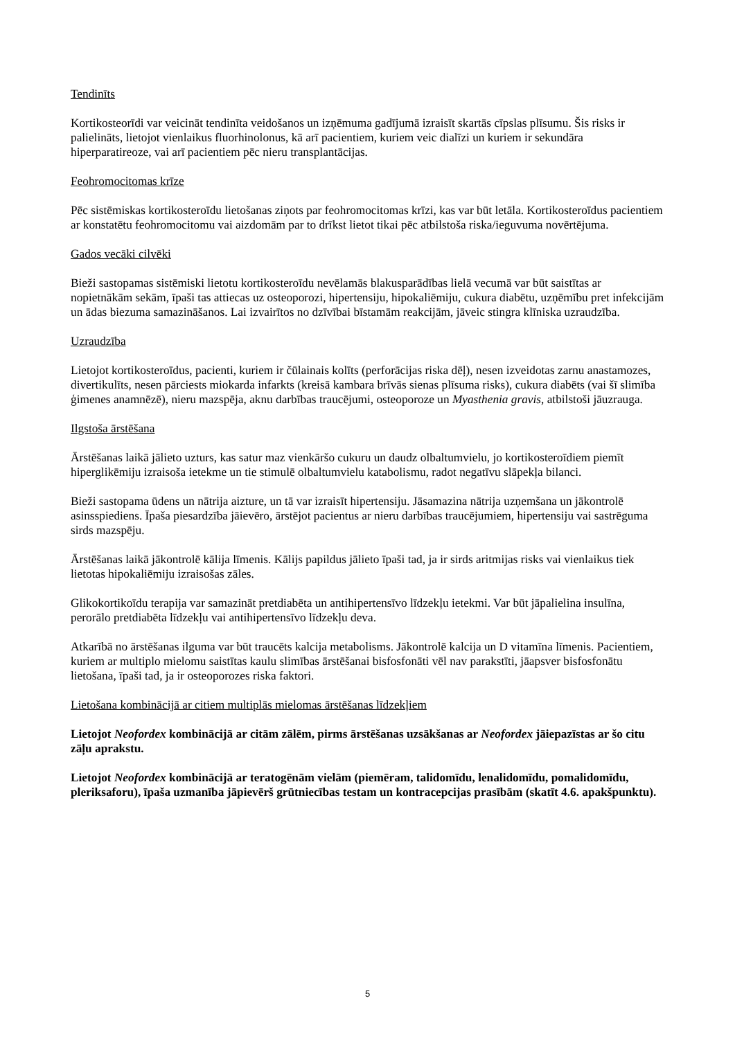Tendinīts
Kortikosteorīdi var veicināt tendinīta veidošanos un izņēmuma gadījumā izraisīt skartās cīpslas plīsumu. Šis risks ir palielināts, lietojot vienlaikus fluorhinolonus, kā arī pacientiem, kuriem veic dialīzi un kuriem ir sekundāra hiperparatireoze, vai arī pacientiem pēc nieru transplantācijas.
Feohromocitomas krīze
Pēc sistēmiskas kortikosteroīdu lietošanas ziņots par feohromocitomas krīzi, kas var būt letāla. Kortikosteroīdus pacientiem ar konstatētu feohromocitomu vai aizdomām par to drīkst lietot tikai pēc atbilstoša riska/ieguvuma novērtējuma.
Gados vecāki cilvēki
Bieži sastopamas sistēmiski lietotu kortikosteroīdu nevēlamās blakusparādības lielā vecumā var būt saistītas ar nopietnākām sekām, īpaši tas attiecas uz osteoporozi, hipertensiju, hipokaliēmiju, cukura diabētu, uzņēmību pret infekcijām un ādas biezuma samazināšanos. Lai izvairītos no dzīvībai bīstamām reakcijām, jāveic stingra klīniska uzraudzība.
Uzraudzība
Lietojot kortikosteroīdus, pacienti, kuriem ir čūlainais kolīts (perforācijas riska dēļ), nesen izveidotas zarnu anastamozes, divertikulīts, nesen pārciests miokarda infarkts (kreisā kambara brīvās sienas plīsuma risks), cukura diabēts (vai šī slimība ģimenes anamnēzē), nieru mazspēja, aknu darbības traucējumi, osteoporoze un Myasthenia gravis, atbilstoši jāuzrauga.
Ilgstoša ārstēšana
Ārstēšanas laikā jālieto uzturs, kas satur maz vienkāršo cukuru un daudz olbaltumvielu, jo kortikosteroīdiem piemīt hiperglikēmiju izraisoša ietekme un tie stimulē olbaltumvielu katabolismu, radot negatīvu slāpekļa bilanci.
Bieži sastopama ūdens un nātrija aizture, un tā var izraisīt hipertensiju. Jāsamazina nātrija uzņemšana un jākontrolē asinsspiediens. Īpaša piesardzība jāievēro, ārstējot pacientus ar nieru darbības traucējumiem, hipertensiju vai sastrēguma sirds mazspēju.
Ārstēšanas laikā jākontrolē kālija līmenis. Kālijs papildus jālieto īpaši tad, ja ir sirds aritmijas risks vai vienlaikus tiek lietotas hipokaliēmiju izraisošas zāles.
Glikokortikoīdu terapija var samazināt pretdiabēta un antihipertensīvo līdzekļu ietekmi. Var būt jāpalielina insulīna, perorālo pretdiabēta līdzekļu vai antihipertensīvo līdzekļu deva.
Atkarībā no ārstēšanas ilguma var būt traucēts kalcija metabolisms. Jākontrolē kalcija un D vitamīna līmenis. Pacientiem, kuriem ar multiplo mielomu saistītas kaulu slimības ārstēšanai bisfosfonāti vēl nav parakstīti, jāapsver bisfosfonātu lietošana, īpaši tad, ja ir osteoporozes riska faktori.
Lietošana kombinācijā ar citiem multiplās mielomas ārstēšanas līdzekļiem
Lietojot Neofordex kombinācijā ar citām zālēm, pirms ārstēšanas uzsākšanas ar Neofordex jāiepazīstas ar šo citu zāļu aprakstu.
Lietojot Neofordex kombinācijā ar teratogēnām vielām (piemēram, talidomīdu, lenalidomīdu, pomalidomīdu, pleriksaforu), īpaša uzmanība jāpievērš grūtniecības testam un kontracepcijas prasībām (skatīt 4.6. apakšpunktu).
5